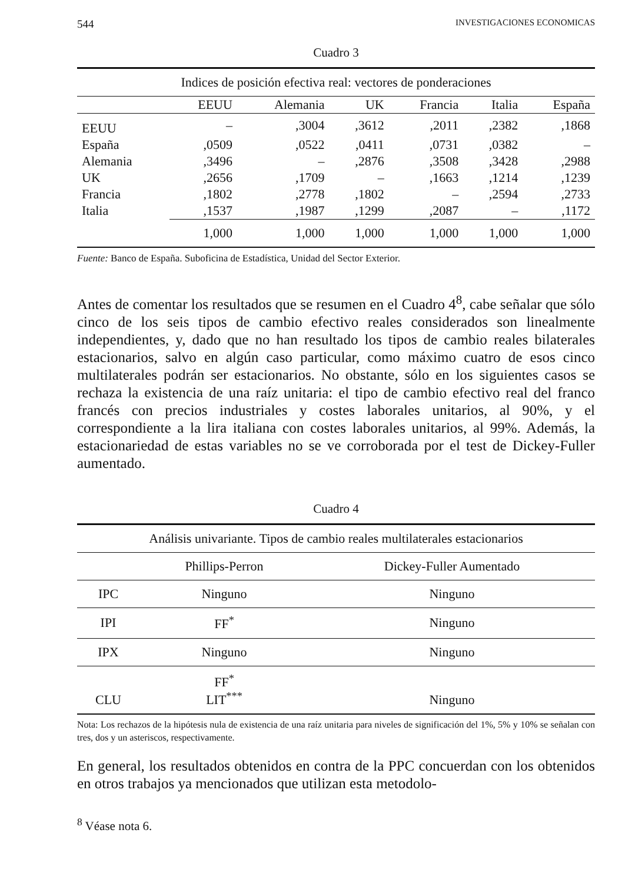544 INVESTIGACIONES ECONOMICAS
Cuadro 3
| Indices de posición efectiva real: vectores de ponderaciones | | | | | | |
| --- | --- | --- | --- | --- | --- | --- |
| | EEUU | Alemania | UK | Francia | Italia | España |
| EEUU | – | ,3004 | ,3612 | ,2011 | ,2382 | ,1868 |
| España | ,0509 | ,0522 | ,0411 | ,0731 | ,0382 | – |
| Alemania | ,3496 | – | ,2876 | ,3508 | ,3428 | ,2988 |
| UK | ,2656 | ,1709 | – | ,1663 | ,1214 | ,1239 |
| Francia | ,1802 | ,2778 | ,1802 | – | ,2594 | ,2733 |
| Italia | ,1537 | ,1987 | ,1299 | ,2087 | – | ,1172 |
| | 1,000 | 1,000 | 1,000 | 1,000 | 1,000 | 1,000 |
Fuente: Banco de España. Suboficina de Estadística, Unidad del Sector Exterior.
Antes de comentar los resultados que se resumen en el Cuadro 4<sup>8</sup>, cabe señalar que sólo cinco de los seis tipos de cambio efectivo reales considerados son linealmente independientes, y, dado que no han resultado los tipos de cambio reales bilaterales estacionarios, salvo en algún caso particular, como máximo cuatro de esos cinco multilaterales podrán ser estacionarios. No obstante, sólo en los siguientes casos se rechaza la existencia de una raíz unitaria: el tipo de cambio efectivo real del franco francés con precios industriales y costes laborales unitarios, al 90%, y el correspondiente a la lira italiana con costes laborales unitarios, al 99%. Además, la estacionariedad de estas variables no se ve corroborada por el test de Dickey-Fuller aumentado.
Cuadro 4
| Análisis univariante. Tipos de cambio reales multilaterales estacionarios | | |
| --- | --- | --- |
| | Phillips-Perron | Dickey-Fuller Aumentado |
| IPC | Ninguno | Ninguno |
| IPI | FF<sup>*</sup> | Ninguno |
| IPX | Ninguno | Ninguno |
| CLU | FF<sup>*</sup> LIT<sup>***</sup> | Ninguno |
Nota: Los rechazos de la hipótesis nula de existencia de una raíz unitaria para niveles de significación del 1%, 5% y 10% se señalan con tres, dos y un asteriscos, respectivamente.
En general, los resultados obtenidos en contra de la PPC concuerdan con los obtenidos en otros trabajos ya mencionados que utilizan esta metodolo-
<sup>8</sup> Véase nota 6.